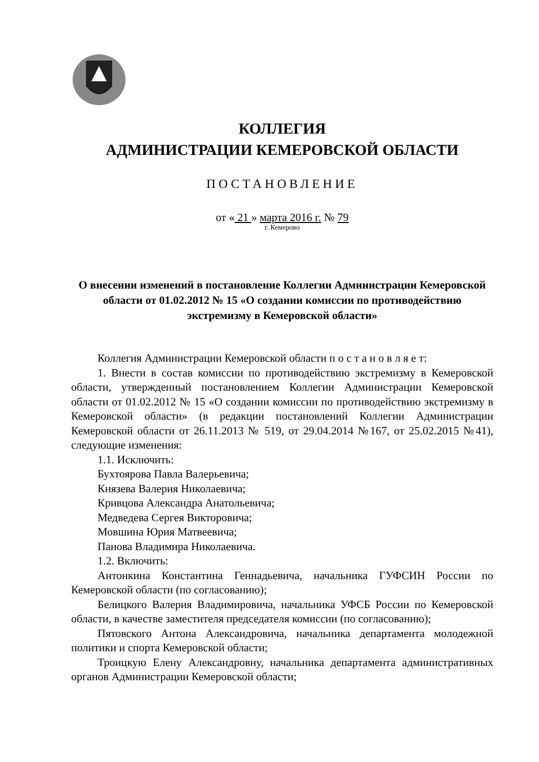КОЛЛЕГИЯ
АДМИНИСТРАЦИИ КЕМЕРОВСКОЙ ОБЛАСТИ
ПОСТАНОВЛЕНИЕ
от « 21 » марта 2016 г. № 79
г. Кемерово
О внесении изменений в постановление Коллегии Администрации Кемеровской области от 01.02.2012 № 15 «О создании комиссии по противодействию экстремизму в Кемеровской области»
Коллегия Администрации Кемеровской области п о с т а н о в л я е т:
1. Внести в состав комиссии по противодействию экстремизму в Кемеровской области, утвержденный постановлением Коллегии Администрации Кемеровской области от 01.02.2012 № 15 «О создании комиссии по противодействию экстремизму в Кемеровской области» (в редакции постановлений Коллегии Администрации Кемеровской области от 26.11.2013 № 519, от 29.04.2014 №167, от 25.02.2015 №41), следующие изменения:
1.1. Исключить:
Бухтоярова Павла Валерьевича;
Князева Валерия Николаевича;
Кривцова Александра Анатольевича;
Медведева Сергея Викторовича;
Мовшина Юрия Матвеевича;
Панова Владимира Николаевича.
1.2. Включить:
Антонкина Константина Геннадьевича, начальника ГУФСИН России по Кемеровской области (по согласованию);
Белицкого Валерия Владимировича, начальника УФСБ России по Кемеровской области, в качестве заместителя председателя комиссии (по согласованию);
Пятовского Антона Александровича, начальника департамента молодежной политики и спорта Кемеровской области;
Троицкую Елену Александровну, начальника департамента административных органов Администрации Кемеровской области;